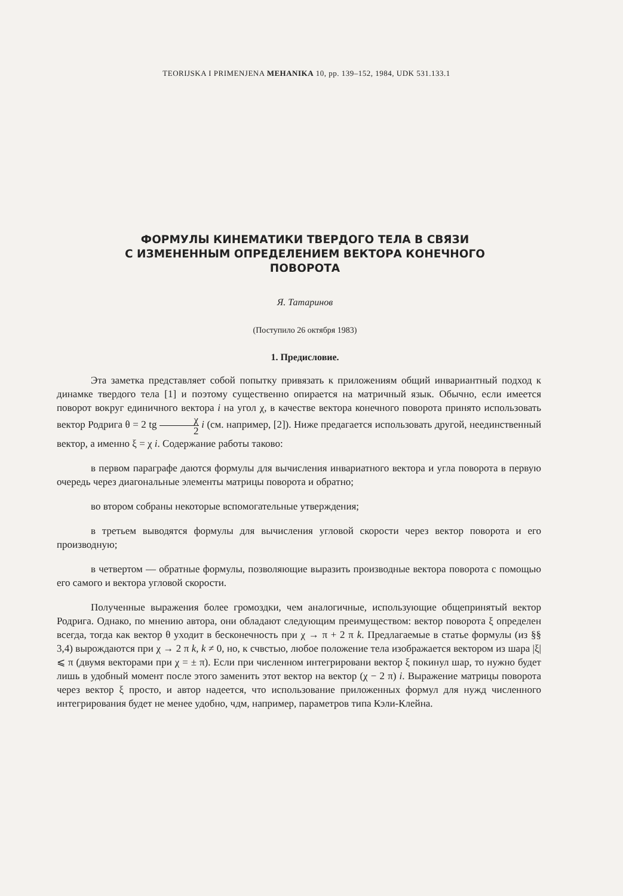TEORIJSKA I PRIMENJENA MEHANIKA 10, pp. 139–152, 1984, UDK 531.133.1
ФОРМУЛЫ КИНЕМАТИКИ ТВЕРДОГО ТЕЛА В СВЯЗИ
С ИЗМЕНЕННЫМ ОПРЕДЕЛЕНИЕМ ВЕКТОРА КОНЕЧНОГО
ПОВОРОТА
Я. Татаринов
(Поступило 26 октября 1983)
1. Предисловие.
Эта заметка представляет собой попытку привязать к приложениям общий инвариантный подход к динамке твердого тела [1] и поэтому существенно опирается на матричный язык. Обычно, если имеется поворот вокруг единичного вектора i на угол χ, в качестве вектора конечного поворота принято использовать вектор Родрига θ = 2 tg χ 2 i (см. например, [2]). Ниже предагается использовать другой, неединственный вектор, а именно ξ = χ i. Содержание работы таково:
в первом параграфе даются формулы для вычисления инвариатного вектора и угла поворота в первую очередь через диагональные элементы матрицы поворота и обратно;
во втором собраны некоторые вспомогательные утверждения;
в третьем выводятся формулы для вычисления угловой скорости через вектор поворота и его производную;
в четвертом — обратные формулы, позволяющие выразить производные вектора поворота с помощью его самого и вектора угловой скорости.
Полученные выражения более громоздки, чем аналогичные, использующие общепринятый вектор Родрига. Однако, по мнению автора, они обладают следующим преимуществом: вектор поворота ξ определен всегда, тогда как вектор θ уходит в бесконечность при χ → π + 2 π k. Предлагаемые в статье формулы (из §§ 3,4) вырождаются при χ → 2 π k, k ≠ 0, но, к счвстью, любое положение тела изображается вектором из шара |ξ| ⩽ π (двумя векторами при χ = ± π). Если при численном интегрировани вектор ξ покинул шар, то нужно будет лишь в удобный момент после этого заменить этот вектор на вектор (χ − 2 π) i. Выражение матрицы поворота через вектор ξ просто, и автор надеется, что использование приложенных формул для нужд численного интегрирования будет не менее удобно, чдм, например, параметров типа Кэли-Клейна.